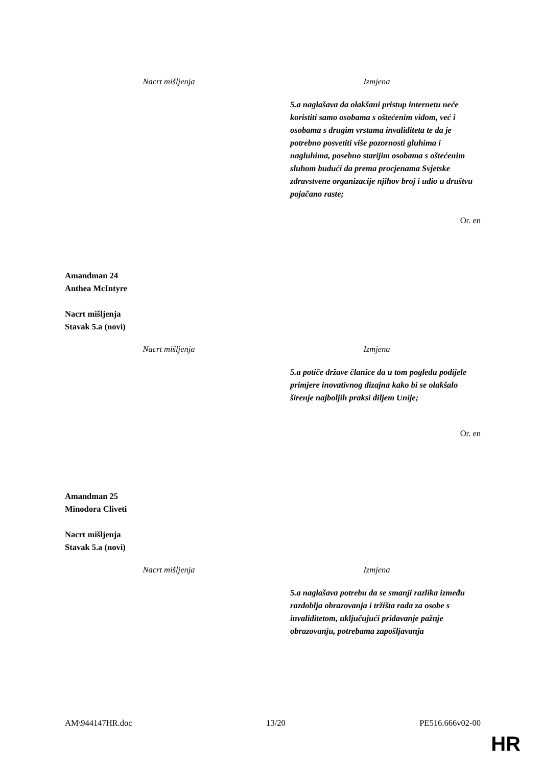| Nacrt mišljenja | Izmjena |
| --- | --- |
| | 5.a naglašava da olakšani pristup internetu neće koristiti samo osobama s oštećenim vidom, već i osobama s drugim vrstama invaliditeta te da je potrebno posvetiti više pozornosti gluhima i nagluhima, posebno starijim osobama s oštećenim sluhom budući da prema procjenama Svjetske zdravstvene organizacije njihov broj i udio u društvu pojačano raste; |
Or. en
Amandman 24
Anthea McIntyre
Nacrt mišljenja
Stavak 5.a (novi)
| Nacrt mišljenja | Izmjena |
| --- | --- |
| | 5.a potiče države članice da u tom pogledu podijele primjere inovativnog dizajna kako bi se olakšalo širenje najboljih praksi diljem Unije; |
Or. en
Amandman 25
Minodora Cliveti
Nacrt mišljenja
Stavak 5.a (novi)
| Nacrt mišljenja | Izmjena |
| --- | --- |
| | 5.a naglašava potrebu da se smanji razlika između razdoblja obrazovanja i tržišta rada za osobe s invaliditetom, uključujući pridavanje pažnje obrazovanju, potrebama zapošljavanja |
AM\944147HR.doc 13/20 PE516.666v02-00
HR